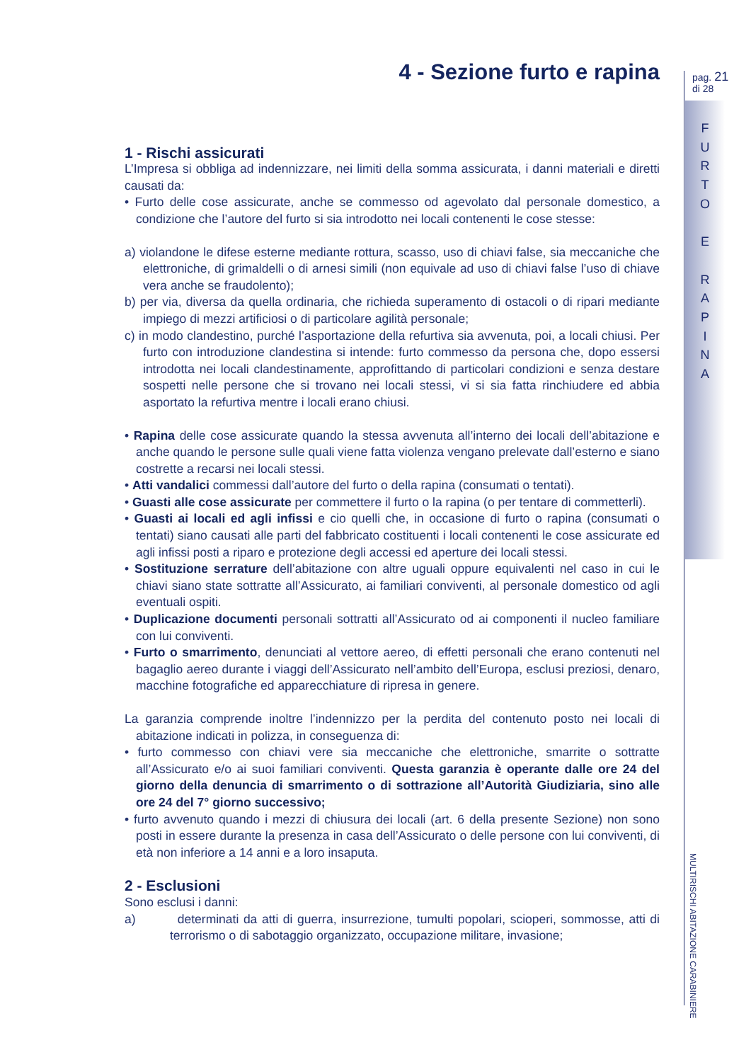4 - Sezione furto e rapina
1 - Rischi assicurati
L’Impresa si obbliga ad indennizzare, nei limiti della somma assicurata, i danni materiali e diretti causati da:
• Furto delle cose assicurate, anche se commesso od agevolato dal personale domestico, a condizione che l’autore del furto si sia introdotto nei locali contenenti le cose stesse:
a) violandone le difese esterne mediante rottura, scasso, uso di chiavi false, sia meccaniche che elettroniche, di grimaldelli o di arnesi simili (non equivale ad uso di chiavi false l’uso di chiave vera anche se fraudolento);
b) per via, diversa da quella ordinaria, che richieda superamento di ostacoli o di ripari mediante impiego di mezzi artificiosi o di particolare agilità personale;
c) in modo clandestino, purché l’asportazione della refurtiva sia avvenuta, poi, a locali chiusi. Per furto con introduzione clandestina si intende: furto commesso da persona che, dopo essersi introdotta nei locali clandestinamente, approfittando di particolari condizioni e senza destare sospetti nelle persone che si trovano nei locali stessi, vi si sia fatta rinchiudere ed abbia asportato la refurtiva mentre i locali erano chiusi.
• Rapina delle cose assicurate quando la stessa avvenuta all’interno dei locali dell’abitazione e anche quando le persone sulle quali viene fatta violenza vengano prelevate dall’esterno e siano costrette a recarsi nei locali stessi.
• Atti vandalici commessi dall’autore del furto o della rapina (consumati o tentati).
• Guasti alle cose assicurate per commettere il furto o la rapina (o per tentare di commetterli).
• Guasti ai locali ed agli infissi e cio quelli che, in occasione di furto o rapina (consumati o tentati) siano causati alle parti del fabbricato costituenti i locali contenenti le cose assicurate ed agli infissi posti a riparo e protezione degli accessi ed aperture dei locali stessi.
• Sostituzione serrature dell’abitazione con altre uguali oppure equivalenti nel caso in cui le chiavi siano state sottratte all’Assicurato, ai familiari conviventi, al personale domestico od agli eventuali ospiti.
• Duplicazione documenti personali sottratti all’Assicurato od ai componenti il nucleo familiare con lui conviventi.
• Furto o smarrimento, denunciati al vettore aereo, di effetti personali che erano contenuti nel bagaglio aereo durante i viaggi dell’Assicurato nell’ambito dell’Europa, esclusi preziosi, denaro, macchine fotografiche ed apparecchiature di ripresa in genere.
La garanzia comprende inoltre l’indennizzo per la perdita del contenuto posto nei locali di abitazione indicati in polizza, in conseguenza di:
• furto commesso con chiavi vere sia meccaniche che elettroniche, smarrite o sottratte all’Assicurato e/o ai suoi familiari conviventi. Questa garanzia è operante dalle ore 24 del giorno della denuncia di smarrimento o di sottrazione all’Autorità Giudiziaria, sino alle ore 24 del 7° giorno successivo;
• furto avvenuto quando i mezzi di chiusura dei locali (art. 6 della presente Sezione) non sono posti in essere durante la presenza in casa dell’Assicurato o delle persone con lui conviventi, di età non inferiore a 14 anni e a loro insaputa.
2 - Esclusioni
Sono esclusi i danni:
a) determinati da atti di guerra, insurrezione, tumulti popolari, scioperi, sommosse, atti di terrorismo o di sabotaggio organizzato, occupazione militare, invasione;
pag. 21
di 28
F U R T O
E
R A P I N A
MULTIRISCHI ABITAZIONE CARABINIERE